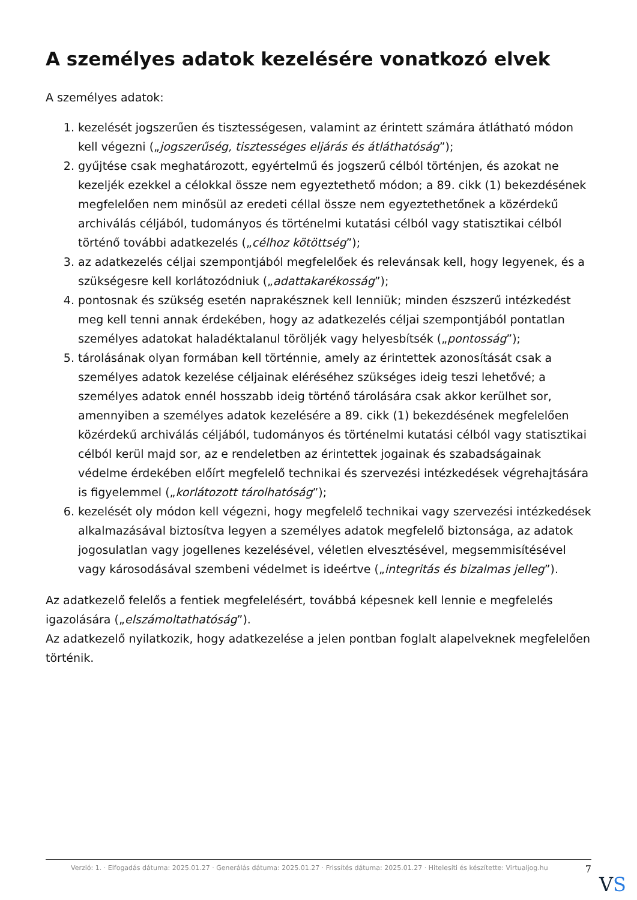A személyes adatok kezelésére vonatkozó elvek
A személyes adatok:
1. kezelését jogszerűen és tisztességesen, valamint az érintett számára átlátható módon kell végezni („jogszerűség, tisztességes eljárás és átláthatóság”);
2. gyűjtése csak meghatározott, egyértelmű és jogszerű célból történjen, és azokat ne kezeljék ezekkel a célokkal össze nem egyeztethető módon; a 89. cikk (1) bekezdésének megfelelően nem minősül az eredeti céllal össze nem egyeztethetőnek a közérdekű archiválás céljából, tudományos és történelmi kutatási célból vagy statisztikai célból történő további adatkezelés („célhoz kötöttség”);
3. az adatkezelés céljai szempontjából megfelelőek és relevánsak kell, hogy legyenek, és a szükségesre kell korlátozódniuk („adattakarékosság”);
4. pontosnak és szükség esetén naprakésznek kell lenniük; minden észszerű intézkedést meg kell tenni annak érdekében, hogy az adatkezelés céljai szempontjából pontatlan személyes adatokat haladéktalanul töröljék vagy helyesbítsék („pontosság”);
5. tárolásának olyan formában kell történnie, amely az érintettek azonosítását csak a személyes adatok kezelése céljainak eléréséhez szükséges ideig teszi lehetővé; a személyes adatok ennél hosszabb ideig történő tárolására csak akkor kerülhet sor, amennyiben a személyes adatok kezelésére a 89. cikk (1) bekezdésének megfelelően közérdekű archiválás céljából, tudományos és történelmi kutatási célból vagy statisztikai célból kerül majd sor, az e rendeletben az érintettek jogainak és szabadságainak védelme érdekében előírt megfelelő technikai és szervezési intézkedések végrehajtására is figyelemmel („korlátozott tárolhatóság”);
6. kezelését oly módon kell végezni, hogy megfelelő technikai vagy szervezési intézkedések alkalmazásával biztosítva legyen a személyes adatok megfelelő biztonsága, az adatok jogosulatlan vagy jogellenes kezelésével, véletlen elvesztésével, megsemmisítésével vagy károsodásával szembeni védelmet is ideértve („integritás és bizalmas jelleg”).
Az adatkezelő felelős a fentiek megfelelésért, továbbá képesnek kell lennie e megfelelés igazolására („elszámoltathatóság”).
Az adatkezelő nyilatkozik, hogy adatkezelése a jelen pontban foglalt alapelveknek megfelelően történik.
Verzió: 1. · Elfogadás dátuma: 2025.01.27 · Generálás dátuma: 2025.01.27 · Frissítés dátuma: 2025.01.27 · Hitelesíti és készítette: Virtualjog.hu
7
VS